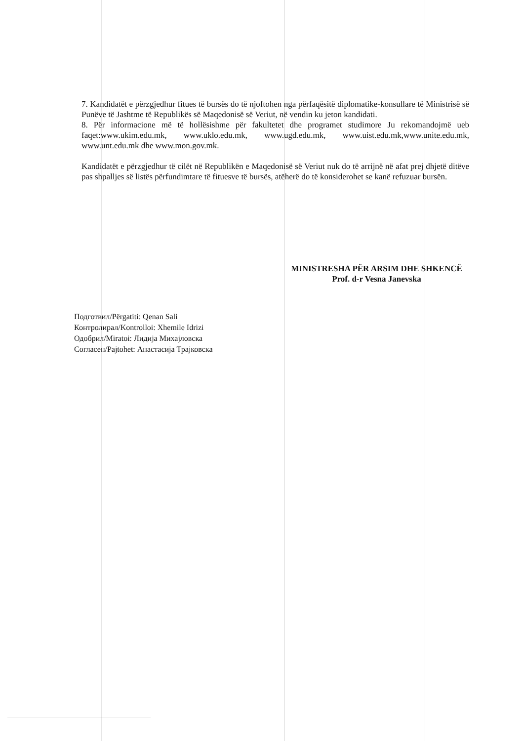7. Kandidatët e përzgjedhur fitues të bursës do të njoftohen nga përfaqësitë diplomatike-konsullare të Ministrisë së Punëve të Jashtme të Republikës së Maqedonisë së Veriut, në vendin ku jeton kandidati.
8. Për informacione më të hollësishme për fakultetet dhe programet studimore Ju rekomandojmë ueb faqet:www.ukim.edu.mk, www.uklo.edu.mk, www.ugd.edu.mk, www.uist.edu.mk,www.unite.edu.mk, www.unt.edu.mk dhe www.mon.gov.mk.
Kandidatët e përzgjedhur të cilët në Republikën e Maqedonisë së Veriut nuk do të arrijnë në afat prej dhjetë ditëve pas shpalljes së listës përfundimtare të fituesve të bursës, atëherë do të konsiderohet se kanë refuzuar bursën.
MINISTRESHA PËR ARSIM DHE SHKENCË
Prof. d-r Vesna Janevska
Подготвил/Përgatiti: Qenan Sali
Контролирал/Kontrolloi: Xhemile Idrizi
Одобрил/Miratoi: Лидија Михајловска
Согласен/Pajtohet: Анастасија Трајковска